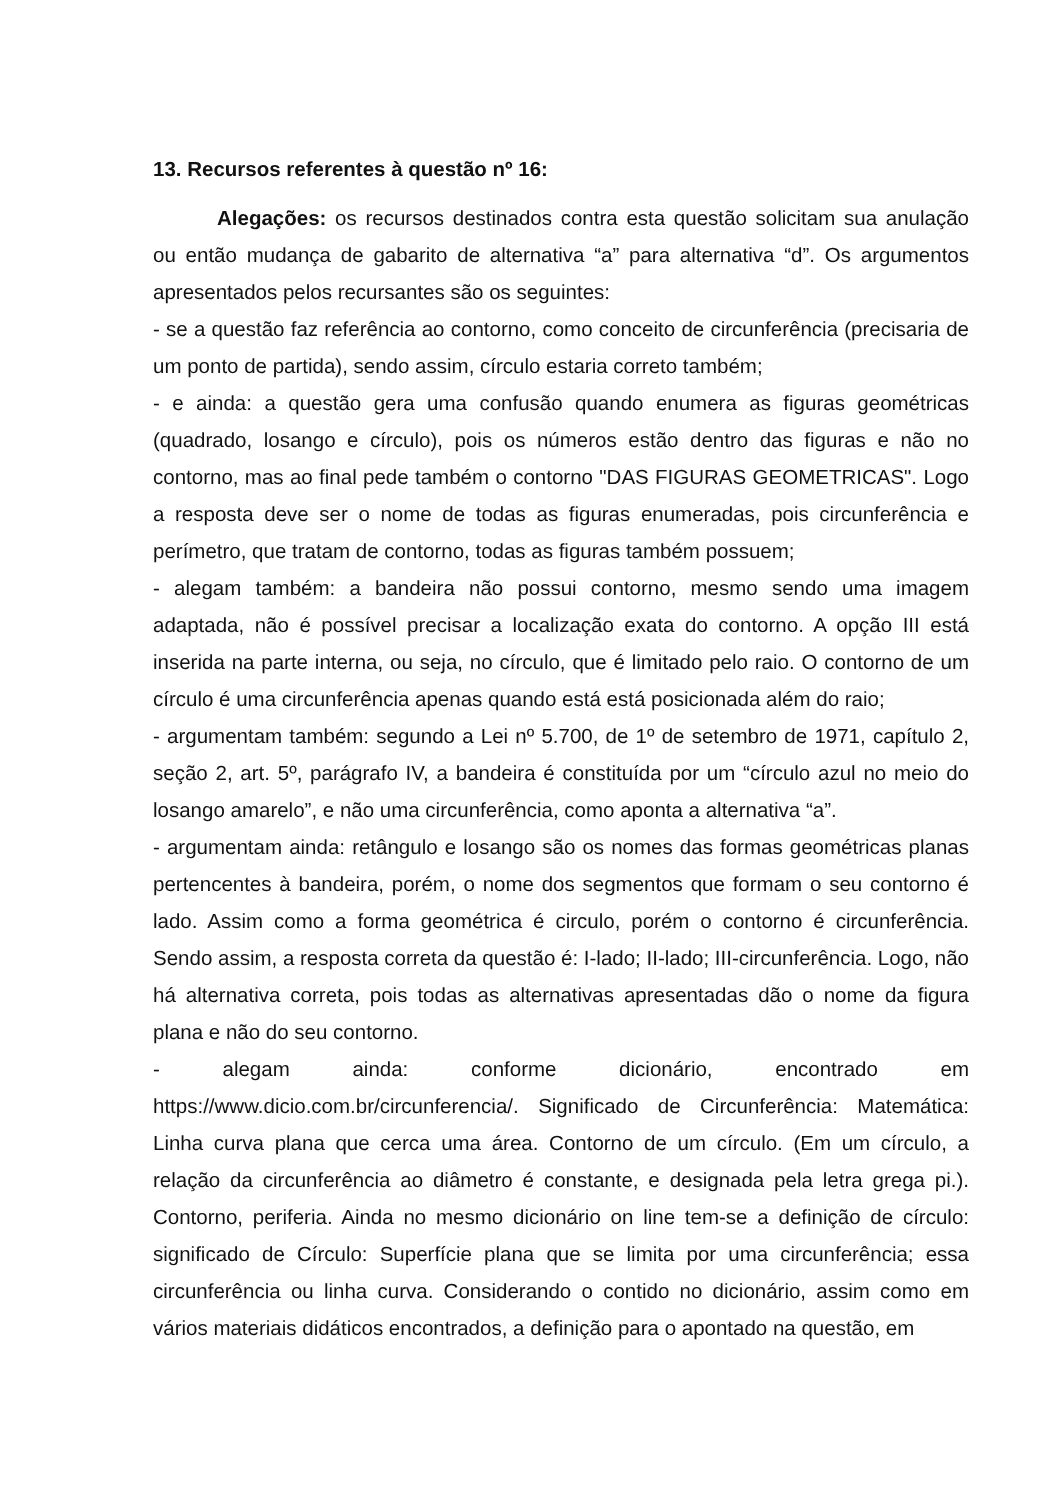13. Recursos referentes à questão nº 16:
Alegações: os recursos destinados contra esta questão solicitam sua anulação ou então mudança de gabarito de alternativa “a” para alternativa “d”. Os argumentos apresentados pelos recursantes são os seguintes:
- se a questão faz referência ao contorno, como conceito de circunferência (precisaria de um ponto de partida), sendo assim, círculo estaria correto também;
- e ainda: a questão gera uma confusão quando enumera as figuras geométricas (quadrado, losango e círculo), pois os números estão dentro das figuras e não no contorno, mas ao final pede também o contorno "DAS FIGURAS GEOMETRICAS". Logo a resposta deve ser o nome de todas as figuras enumeradas, pois circunferência e perímetro, que tratam de contorno, todas as figuras também possuem;
- alegam também: a bandeira não possui contorno, mesmo sendo uma imagem adaptada, não é possível precisar a localização exata do contorno. A opção III está inserida na parte interna, ou seja, no círculo, que é limitado pelo raio. O contorno de um círculo é uma circunferência apenas quando está está posicionada além do raio;
- argumentam também: segundo a Lei nº 5.700, de 1º de setembro de 1971, capítulo 2, seção 2, art. 5º, parágrafo IV, a bandeira é constituída por um “círculo azul no meio do losango amarelo”, e não uma circunferência, como aponta a alternativa “a”.
- argumentam ainda: retângulo e losango são os nomes das formas geométricas planas pertencentes à bandeira, porém, o nome dos segmentos que formam o seu contorno é lado. Assim como a forma geométrica é circulo, porém o contorno é circunferência. Sendo assim, a resposta correta da questão é: I-lado; II-lado; III-circunferência. Logo, não há alternativa correta, pois todas as alternativas apresentadas dão o nome da figura plana e não do seu contorno.
- alegam ainda: conforme dicionário, encontrado em https://www.dicio.com.br/circunferencia/. Significado de Circunferência: Matemática: Linha curva plana que cerca uma área. Contorno de um círculo. (Em um círculo, a relação da circunferência ao diâmetro é constante, e designada pela letra grega pi.). Contorno, periferia. Ainda no mesmo dicionário on line tem-se a definição de círculo: significado de Círculo: Superfície plana que se limita por uma circunferência; essa circunferência ou linha curva. Considerando o contido no dicionário, assim como em vários materiais didáticos encontrados, a definição para o apontado na questão, em